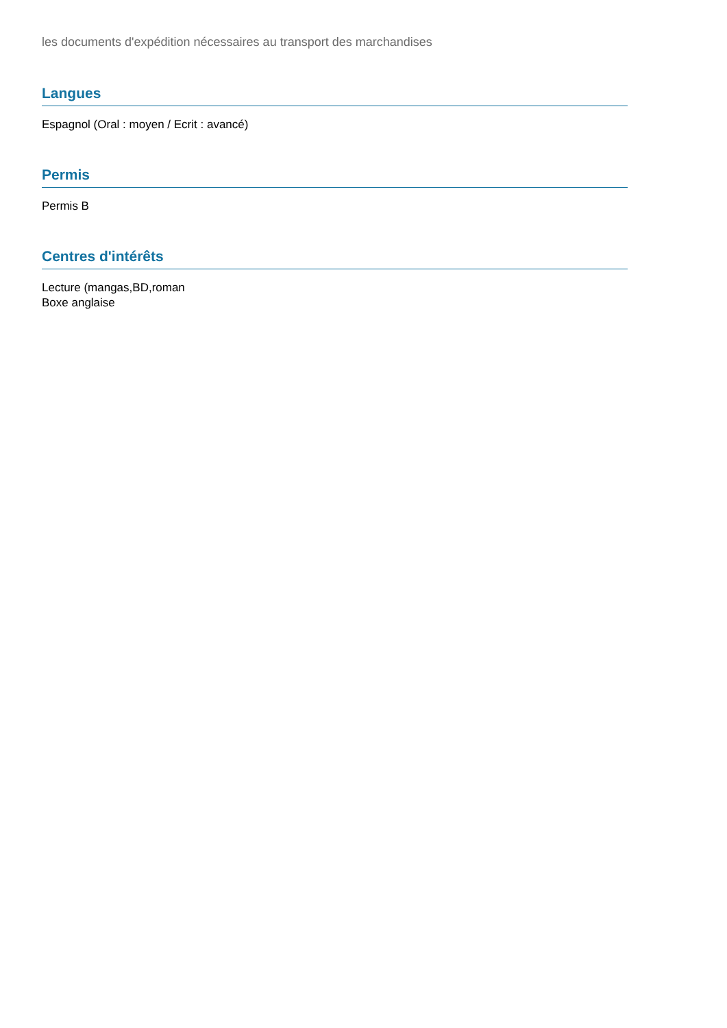les documents d'expédition nécessaires au transport des marchandises
Langues
Espagnol (Oral : moyen / Ecrit : avancé)
Permis
Permis B
Centres d'intérêts
Lecture (mangas,BD,roman
Boxe anglaise